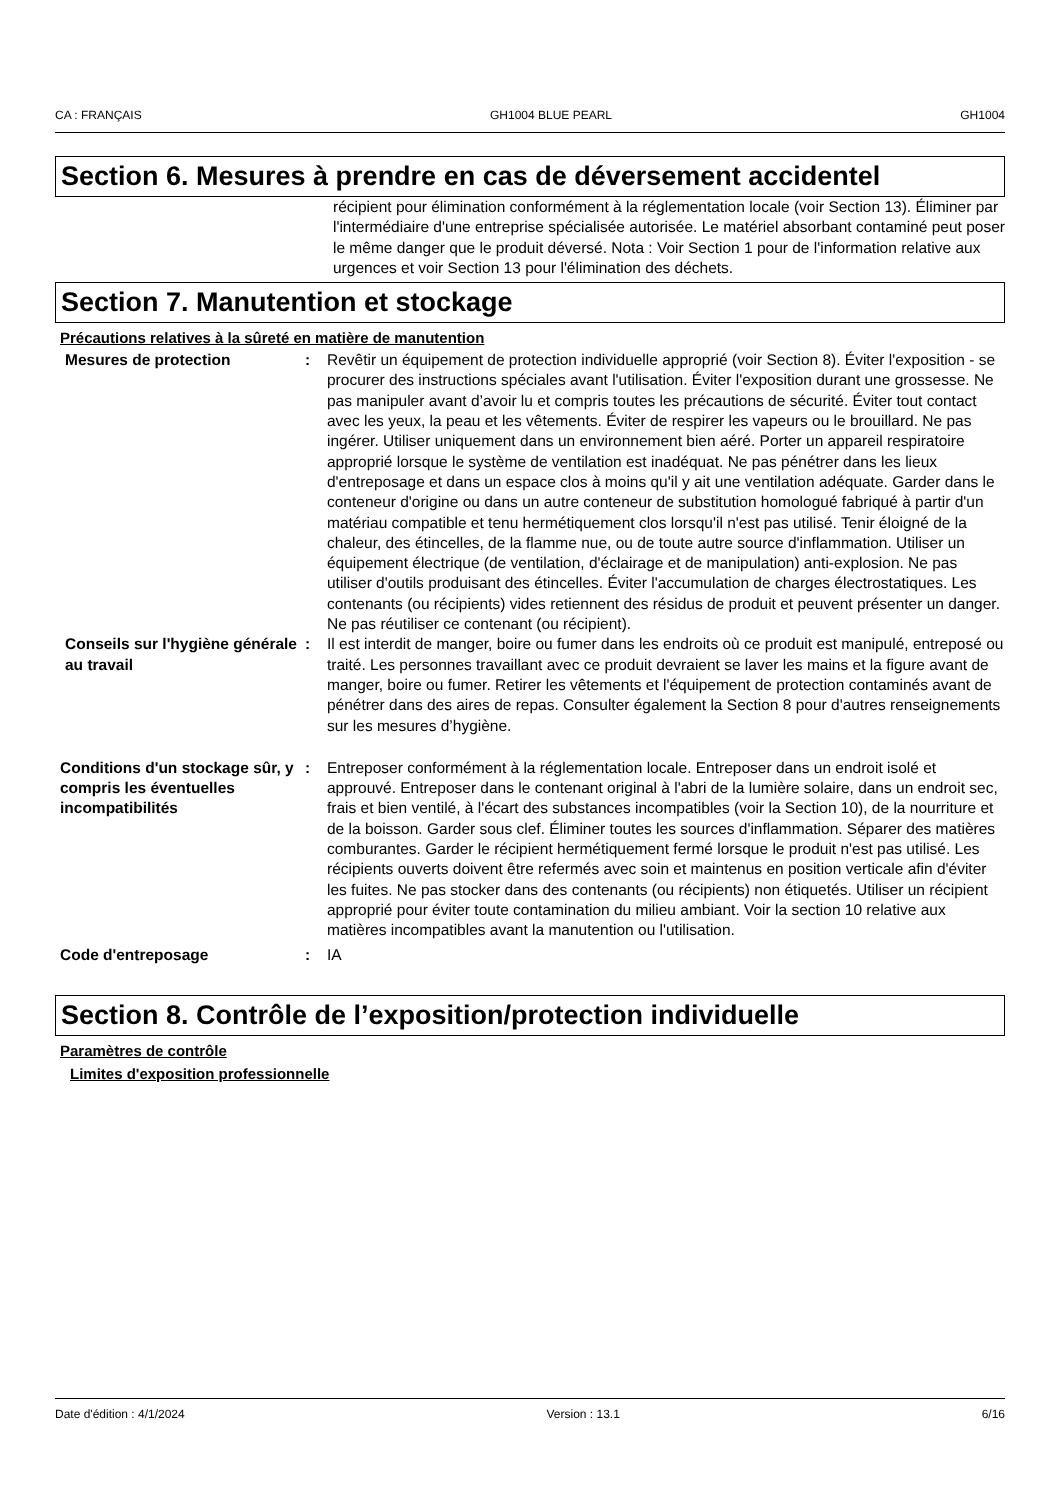CA : FRANÇAIS GH1004 BLUE PEARL GH1004
Section 6. Mesures à prendre en cas de déversement accidentel
récipient pour élimination conformément à la réglementation locale (voir Section 13). Éliminer par l'intermédiaire d'une entreprise spécialisée autorisée. Le matériel absorbant contaminé peut poser le même danger que le produit déversé. Nota : Voir Section 1 pour de l'information relative aux urgences et voir Section 13 pour l'élimination des déchets.
Section 7. Manutention et stockage
Précautions relatives à la sûreté en matière de manutention
Mesures de protection : Revêtir un équipement de protection individuelle approprié (voir Section 8). Éviter l'exposition - se procurer des instructions spéciales avant l'utilisation. Éviter l'exposition durant une grossesse. Ne pas manipuler avant d’avoir lu et compris toutes les précautions de sécurité. Éviter tout contact avec les yeux, la peau et les vêtements. Éviter de respirer les vapeurs ou le brouillard. Ne pas ingérer. Utiliser uniquement dans un environnement bien aéré. Porter un appareil respiratoire approprié lorsque le système de ventilation est inadéquat. Ne pas pénétrer dans les lieux d'entreposage et dans un espace clos à moins qu'il y ait une ventilation adéquate. Garder dans le conteneur d'origine ou dans un autre conteneur de substitution homologué fabriqué à partir d'un matériau compatible et tenu hermétiquement clos lorsqu'il n'est pas utilisé. Tenir éloigné de la chaleur, des étincelles, de la flamme nue, ou de toute autre source d'inflammation. Utiliser un équipement électrique (de ventilation, d'éclairage et de manipulation) anti-explosion. Ne pas utiliser d'outils produisant des étincelles. Éviter l'accumulation de charges électrostatiques. Les contenants (ou récipients) vides retiennent des résidus de produit et peuvent présenter un danger. Ne pas réutiliser ce contenant (ou récipient).
Conseils sur l'hygiène générale au travail
: Il est interdit de manger, boire ou fumer dans les endroits où ce produit est manipulé, entreposé ou traité. Les personnes travaillant avec ce produit devraient se laver les mains et la figure avant de manger, boire ou fumer. Retirer les vêtements et l'équipement de protection contaminés avant de pénétrer dans des aires de repas. Consulter également la Section 8 pour d'autres renseignements sur les mesures d’hygiène.
Conditions d'un stockage sûr, y compris les éventuelles incompatibilités
: Entreposer conformément à la réglementation locale. Entreposer dans un endroit isolé et approuvé. Entreposer dans le contenant original à l'abri de la lumière solaire, dans un endroit sec, frais et bien ventilé, à l'écart des substances incompatibles (voir la Section 10), de la nourriture et de la boisson. Garder sous clef. Éliminer toutes les sources d'inflammation. Séparer des matières comburantes. Garder le récipient hermétiquement fermé lorsque le produit n'est pas utilisé. Les récipients ouverts doivent être refermés avec soin et maintenus en position verticale afin d'éviter les fuites. Ne pas stocker dans des contenants (ou récipients) non étiquetés. Utiliser un récipient approprié pour éviter toute contamination du milieu ambiant. Voir la section 10 relative aux matières incompatibles avant la manutention ou l'utilisation.
Code d'entreposage : IA
Section 8. Contrôle de l’exposition/protection individuelle
Paramètres de contrôle
Limites d'exposition professionnelle
Date d'édition : 4/1/2024 Version : 13.1 6/16